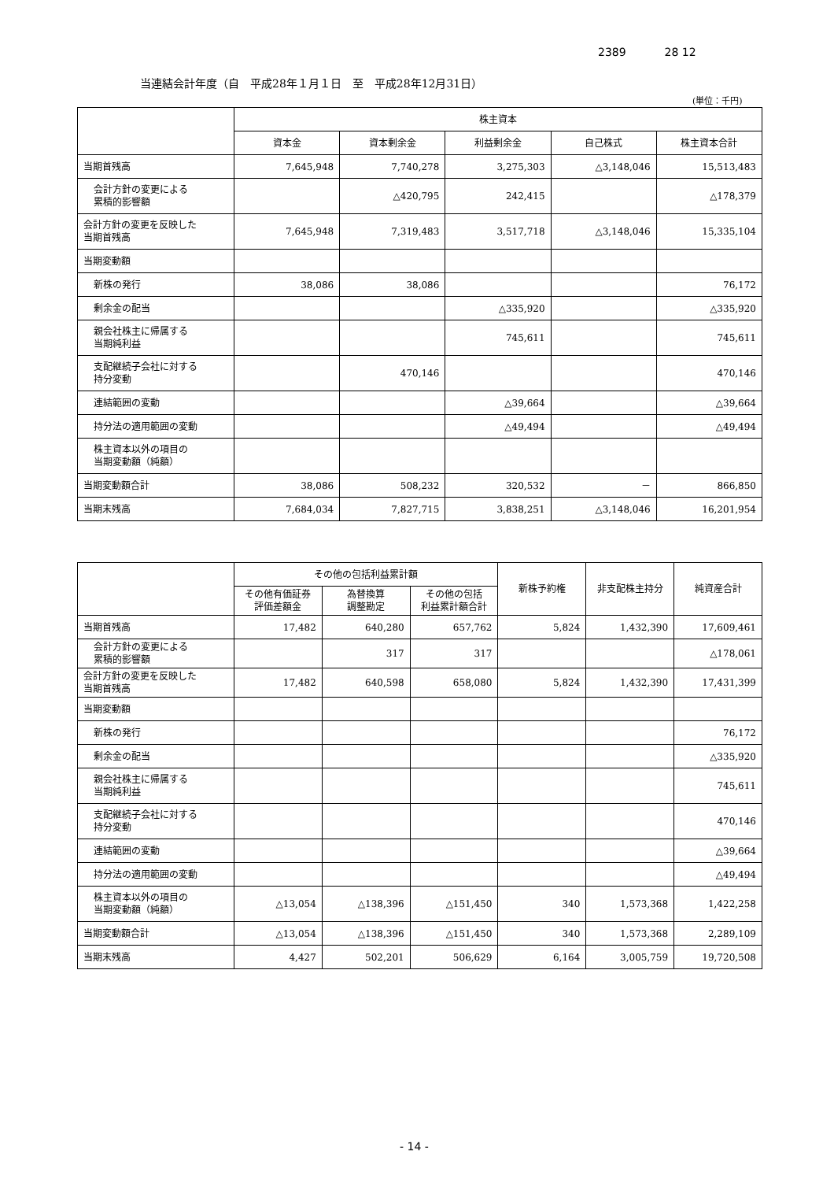2389 28 12
当連結会計年度（自　平成28年１月１日　至　平成28年12月31日）
(単位：千円)
| | 株主資本 | | | | |
| --- | --- | --- | --- | --- | --- |
| | 資本金 | 資本剰余金 | 利益剰余金 | 自己株式 | 株主資本合計 |
| 当期首残高 | 7,645,948 | 7,740,278 | 3,275,303 | △3,148,046 | 15,513,483 |
| 会計方針の変更による 累積的影響額 | | △420,795 | 242,415 | | △178,379 |
| 会計方針の変更を反映した 当期首残高 | 7,645,948 | 7,319,483 | 3,517,718 | △3,148,046 | 15,335,104 |
| 当期変動額 | | | | | |
| 新株の発行 | 38,086 | 38,086 | | | 76,172 |
| 剰余金の配当 | | | △335,920 | | △335,920 |
| 親会社株主に帰属する 当期純利益 | | | 745,611 | | 745,611 |
| 支配継続子会社に対する 持分変動 | | 470,146 | | | 470,146 |
| 連結範囲の変動 | | | △39,664 | | △39,664 |
| 持分法の適用範囲の変動 | | | △49,494 | | △49,494 |
| 株主資本以外の項目の 当期変動額（純額） | | | | | |
| 当期変動額合計 | 38,086 | 508,232 | 320,532 | － | 866,850 |
| 当期末残高 | 7,684,034 | 7,827,715 | 3,838,251 | △3,148,046 | 16,201,954 |
| | その他の包括利益累計額 | | | 新株予約権 | 非支配株主持分 | 純資産合計 |
| --- | --- | --- | --- | --- | --- | --- |
| | その他有価証券 評価差額金 | 為替換算 調整勘定 | その他の包括 利益累計額合計 | | | |
| 当期首残高 | 17,482 | 640,280 | 657,762 | 5,824 | 1,432,390 | 17,609,461 |
| 会計方針の変更による 累積的影響額 | | 317 | 317 | | | △178,061 |
| 会計方針の変更を反映した 当期首残高 | 17,482 | 640,598 | 658,080 | 5,824 | 1,432,390 | 17,431,399 |
| 当期変動額 | | | | | | |
| 新株の発行 | | | | | | 76,172 |
| 剰余金の配当 | | | | | | △335,920 |
| 親会社株主に帰属する 当期純利益 | | | | | | 745,611 |
| 支配継続子会社に対する 持分変動 | | | | | | 470,146 |
| 連結範囲の変動 | | | | | | △39,664 |
| 持分法の適用範囲の変動 | | | | | | △49,494 |
| 株主資本以外の項目の 当期変動額（純額） | △13,054 | △138,396 | △151,450 | 340 | 1,573,368 | 1,422,258 |
| 当期変動額合計 | △13,054 | △138,396 | △151,450 | 340 | 1,573,368 | 2,289,109 |
| 当期末残高 | 4,427 | 502,201 | 506,629 | 6,164 | 3,005,759 | 19,720,508 |
- 14 -